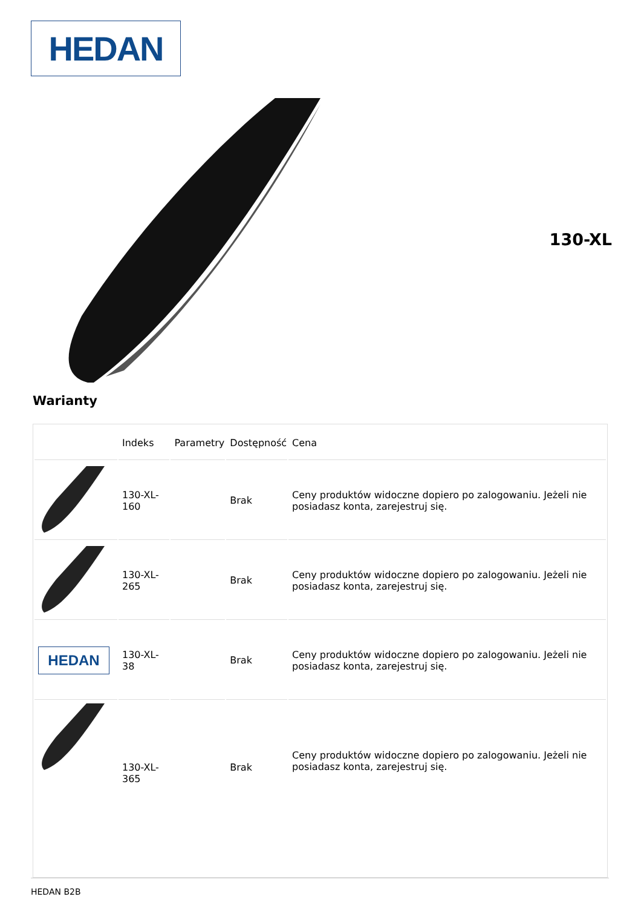HEDAN
130-XL
Warianty
| | Indeks | Parametry | Dostępność | Cena |
| --- | --- | --- | --- | --- |
| | 130-XL-160 | | Brak | Ceny produktów widoczne dopiero po zalogowaniu. Jeżeli nie posiadasz konta, zarejestruj się. |
| | 130-XL-265 | | Brak | Ceny produktów widoczne dopiero po zalogowaniu. Jeżeli nie posiadasz konta, zarejestruj się. |
| HEDAN | 130-XL-38 | | Brak | Ceny produktów widoczne dopiero po zalogowaniu. Jeżeli nie posiadasz konta, zarejestruj się. |
| | 130-XL-365 | | Brak | Ceny produktów widoczne dopiero po zalogowaniu. Jeżeli nie posiadasz konta, zarejestruj się. |
HEDAN B2B